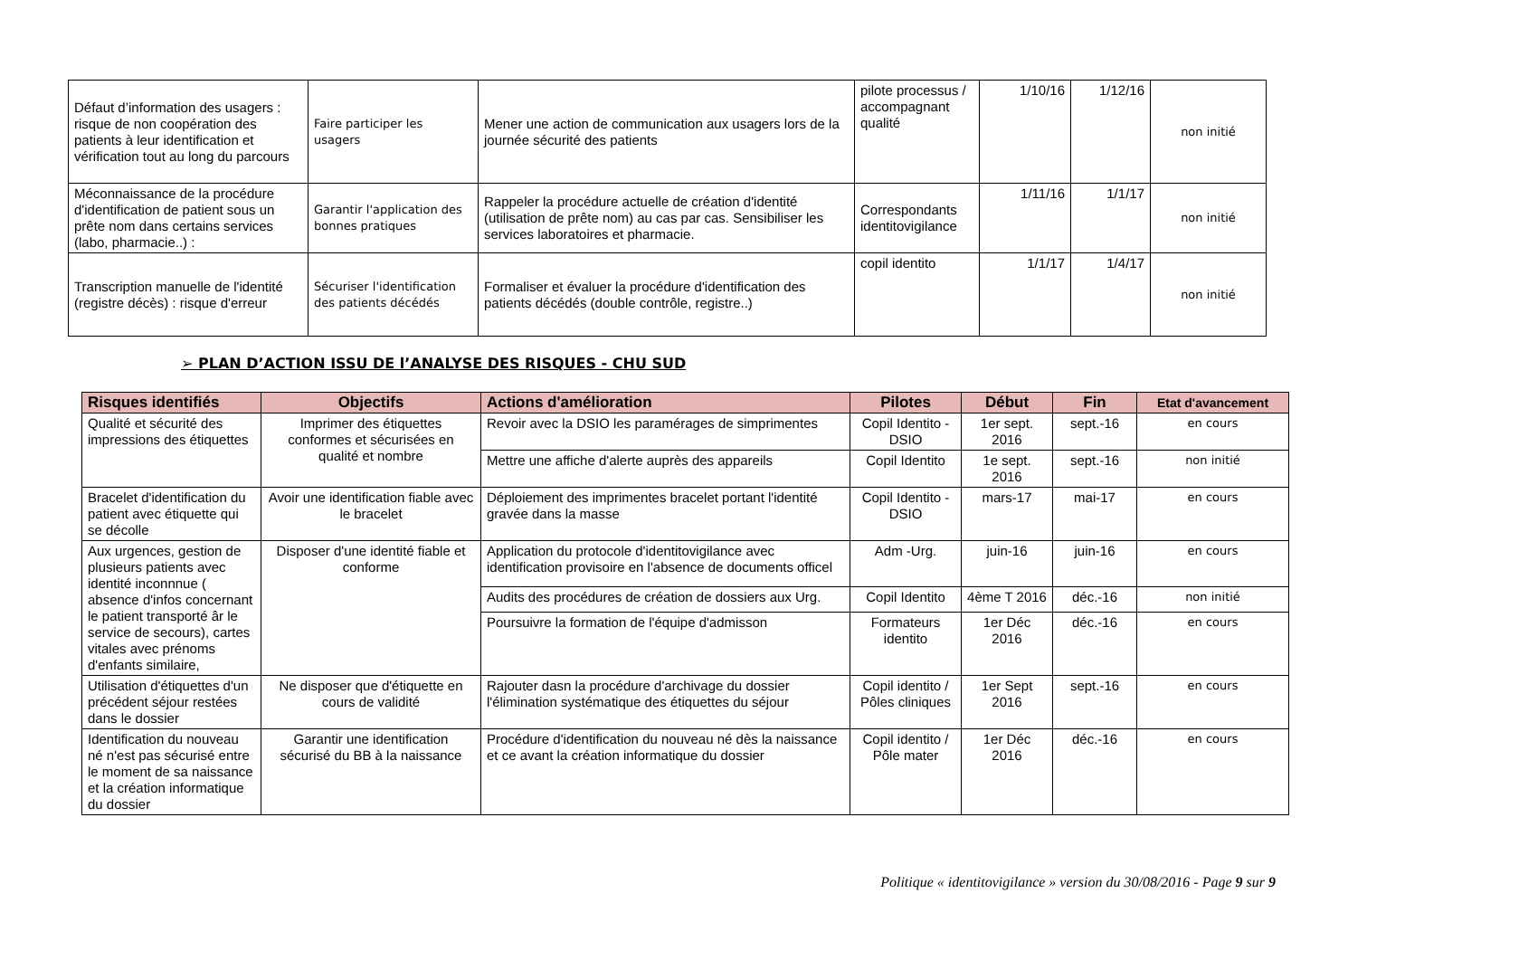| Défaut d’information des usagers : risque de non coopération des patients à leur identification et vérification tout au long du parcours | Faire participer les usagers | Mener une action de communication aux usagers lors de la journée sécurité des patients | pilote processus / accompagnant qualité | 1/10/16 | 1/12/16 | non initié |
| Méconnaissance de la procédure d'identification de patient sous un prête nom dans certains services (labo, pharmacie..) : | Garantir l'application des bonnes pratiques | Rappeler la procédure actuelle de création d'identité (utilisation de prête nom) au cas par cas. Sensibiliser les services laboratoires et pharmacie. | Correspondants identitovigilance | 1/11/16 | 1/1/17 | non initié |
| Transcription manuelle de l'identité (registre décès) : risque d'erreur | Sécuriser l'identification des patients décédés | Formaliser et évaluer la procédure d'identification des patients décédés (double contrôle, registre..) | copil identito | 1/1/17 | 1/4/17 | non initié |
➢ PLAN D’ACTION ISSU DE l’ANALYSE DES RISQUES - CHU SUD
| Risques identifiés | Objectifs | Actions d'amélioration | Pilotes | Début | Fin | Etat d'avancement |
| --- | --- | --- | --- | --- | --- | --- |
| Qualité et sécurité des impressions des étiquettes | Imprimer des étiquettes conformes et sécurisées en qualité et nombre | Revoir avec la DSIO les paramérages de simprimentes | Copil Identito - DSIO | 1er sept. 2016 | sept.-16 | en cours |
| | | Mettre une affiche d'alerte auprès des appareils | Copil Identito | 1e sept. 2016 | sept.-16 | non initié |
| Bracelet d'identification du patient avec étiquette qui se décolle | Avoir une identification fiable avec le bracelet | Déploiement des imprimentes bracelet portant l'identité gravée dans la masse | Copil Identito - DSIO | mars-17 | mai-17 | en cours |
| Aux urgences, gestion de plusieurs patients avec identité inconnnue ( absence d'infos concernant le patient transporté âr le service de secours), cartes vitales avec prénoms d'enfants similaire, | Disposer d'une identité fiable et conforme | Application du protocole d'identitovigilance avec identification provisoire en l'absence de documents officel | Adm -Urg. | juin-16 | juin-16 | en cours |
| | | Audits des procédures de création de dossiers aux Urg. | Copil Identito | 4ème T 2016 | déc.-16 | non initié |
| | | Poursuivre la formation de l'équipe d'admisson | Formateurs identito | 1er Déc 2016 | déc.-16 | en cours |
| Utilisation d'étiquettes d'un précédent séjour restées dans le dossier | Ne disposer que d'étiquette en cours de validité | Rajouter dasn la procédure d'archivage du dossier l'élimination systématique des étiquettes du séjour | Copil identito / Pôles cliniques | 1er Sept 2016 | sept.-16 | en cours |
| Identification du nouveau né n'est pas sécurisé entre le moment de sa naissance et la création informatique du dossier | Garantir une identification sécurisé du BB à la naissance | Procédure d'identification du nouveau né dès la naissance et ce avant la création informatique du dossier | Copil identito / Pôle mater | 1er Déc 2016 | déc.-16 | en cours |
Politique « identitovigilance » version du 30/08/2016 - Page 9 sur 9